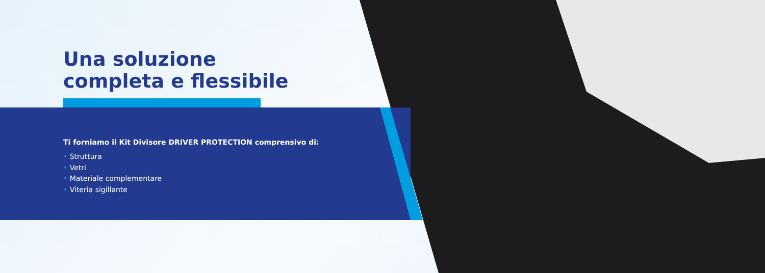Una soluzione
completa e flessibile
Ti forniamo il Kit Divisore DRIVER PROTECTION comprensivo di:
• Struttura
• Vetri
• Materiale complementare
• Viteria sigillante